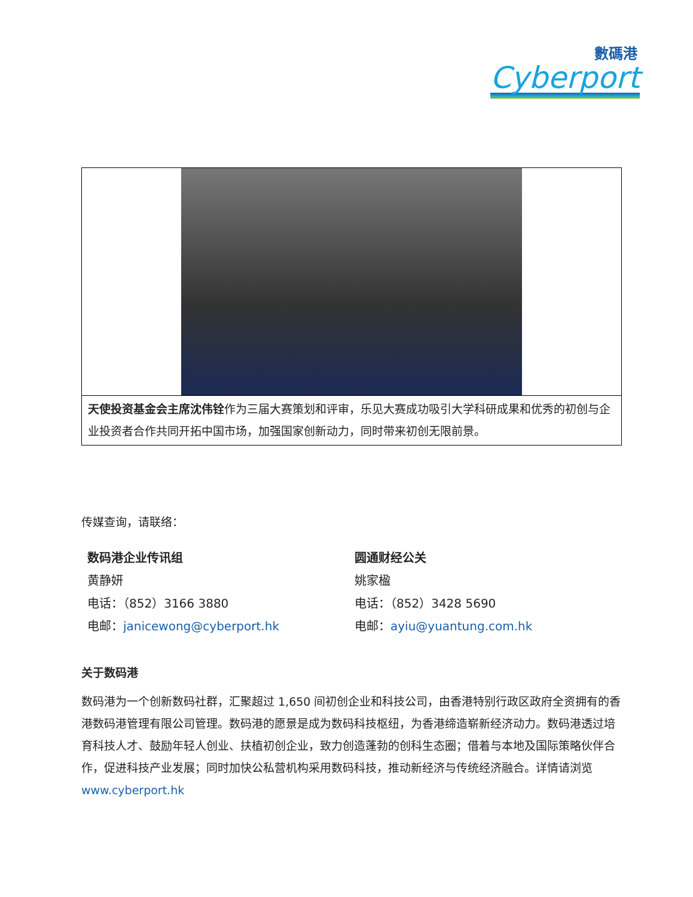數碼港
Cyberport
| 天使投资基金会主席沈伟铨 作为三届大赛策划和评审，乐见大赛成功吸引大学科研成果和优秀的初创与企业投资者合作共同开拓中国市场，加强国家创新动力，同时带来初创无限前景。 |
传媒查询，请联络：
数码港企业传讯组
黄静妍
电话：（852）3166 3880
电邮：janicewong@cyberport.hk
圆通财经公关
姚家楹
电话：（852）3428 5690
电邮：ayiu@yuantung.com.hk
关于数码港
数码港为一个创新数码社群，汇聚超过 1,650 间初创企业和科技公司，由香港特别行政区政府全资拥有的香港数码港管理有限公司管理。数码港的愿景是成为数码科技枢纽，为香港缔造崭新经济动力。数码港透过培育科技人才、鼓励年轻人创业、扶植初创企业，致力创造蓬勃的创科生态圈；借着与本地及国际策略伙伴合作，促进科技产业发展；同时加快公私营机构采用数码科技，推动新经济与传统经济融合。详情请浏览 www.cyberport.hk